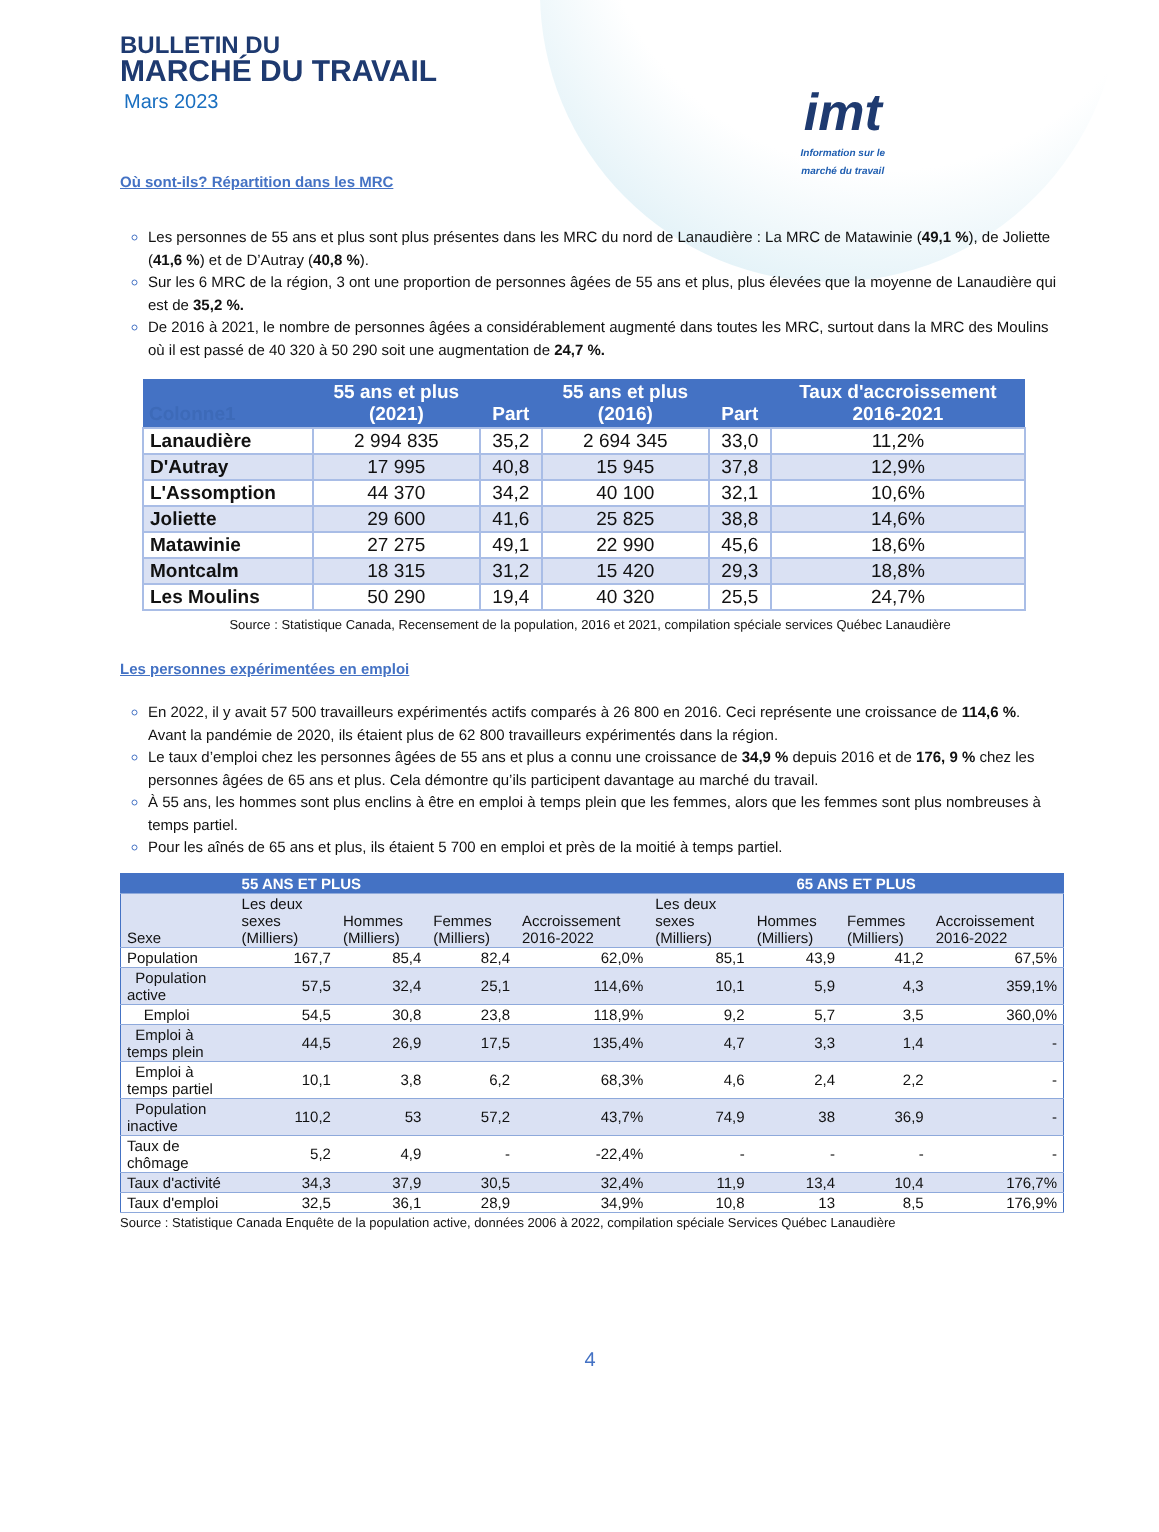BULLETIN DU
MARCHÉ DU TRAVAIL
Mars 2023
imt
Information sur le
marché du travail
Où sont-ils? Répartition dans les MRC
Les personnes de 55 ans et plus sont plus présentes dans les MRC du nord de Lanaudière : La MRC de Matawinie (49,1 %), de Joliette (41,6 %) et de D’Autray (40,8 %).
Sur les 6 MRC de la région, 3 ont une proportion de personnes âgées de 55 ans et plus, plus élevées que la moyenne de Lanaudière qui est de 35,2 %.
De 2016 à 2021, le nombre de personnes âgées a considérablement augmenté dans toutes les MRC, surtout dans la MRC des Moulins où il est passé de 40 320 à 50 290 soit une augmentation de 24,7 %.
| Colonne1 | 55 ans et plus (2021) | Part | 55 ans et plus (2016) | Part | Taux d'accroissement 2016-2021 |
| --- | --- | --- | --- | --- | --- |
| Lanaudière | 2 994 835 | 35,2 | 2 694 345 | 33,0 | 11,2% |
| D'Autray | 17 995 | 40,8 | 15 945 | 37,8 | 12,9% |
| L'Assomption | 44 370 | 34,2 | 40 100 | 32,1 | 10,6% |
| Joliette | 29 600 | 41,6 | 25 825 | 38,8 | 14,6% |
| Matawinie | 27 275 | 49,1 | 22 990 | 45,6 | 18,6% |
| Montcalm | 18 315 | 31,2 | 15 420 | 29,3 | 18,8% |
| Les Moulins | 50 290 | 19,4 | 40 320 | 25,5 | 24,7% |
Source : Statistique Canada, Recensement de la population, 2016 et 2021, compilation spéciale services Québec Lanaudière
Les personnes expérimentées en emploi
En 2022, il y avait 57 500 travailleurs expérimentés actifs comparés à 26 800 en 2016. Ceci représente une croissance de 114,6 %. Avant la pandémie de 2020, ils étaient plus de 62 800 travailleurs expérimentés dans la région.
Le taux d’emploi chez les personnes âgées de 55 ans et plus a connu une croissance de 34,9 % depuis 2016 et de 176, 9 % chez les personnes âgées de 65 ans et plus. Cela démontre qu’ils participent davantage au marché du travail.
À 55 ans, les hommes sont plus enclins à être en emploi à temps plein que les femmes, alors que les femmes sont plus nombreuses à temps partiel.
Pour les aînés de 65 ans et plus, ils étaient 5 700 en emploi et près de la moitié à temps partiel.
| | 55 ANS ET PLUS | | | | 65 ANS ET PLUS | | | |
| --- | --- | --- | --- | --- | --- | --- | --- | --- |
| Sexe | Les deux sexes (Milliers) | Hommes (Milliers) | Femmes (Milliers) | Accroissement 2016-2022 | Les deux sexes (Milliers) | Hommes (Milliers) | Femmes (Milliers) | Accroissement 2016-2022 |
| Population | 167,7 | 85,4 | 82,4 | 62,0% | 85,1 | 43,9 | 41,2 | 67,5% |
| Population active | 57,5 | 32,4 | 25,1 | 114,6% | 10,1 | 5,9 | 4,3 | 359,1% |
| Emploi | 54,5 | 30,8 | 23,8 | 118,9% | 9,2 | 5,7 | 3,5 | 360,0% |
| Emploi à temps plein | 44,5 | 26,9 | 17,5 | 135,4% | 4,7 | 3,3 | 1,4 | - |
| Emploi à temps partiel | 10,1 | 3,8 | 6,2 | 68,3% | 4,6 | 2,4 | 2,2 | - |
| Population inactive | 110,2 | 53 | 57,2 | 43,7% | 74,9 | 38 | 36,9 | - |
| Taux de chômage | 5,2 | 4,9 | - | -22,4% | - | - | - | - |
| Taux d'activité | 34,3 | 37,9 | 30,5 | 32,4% | 11,9 | 13,4 | 10,4 | 176,7% |
| Taux d'emploi | 32,5 | 36,1 | 28,9 | 34,9% | 10,8 | 13 | 8,5 | 176,9% |
Source : Statistique Canada Enquête de la population active, données 2006 à 2022, compilation spéciale Services Québec Lanaudière
4